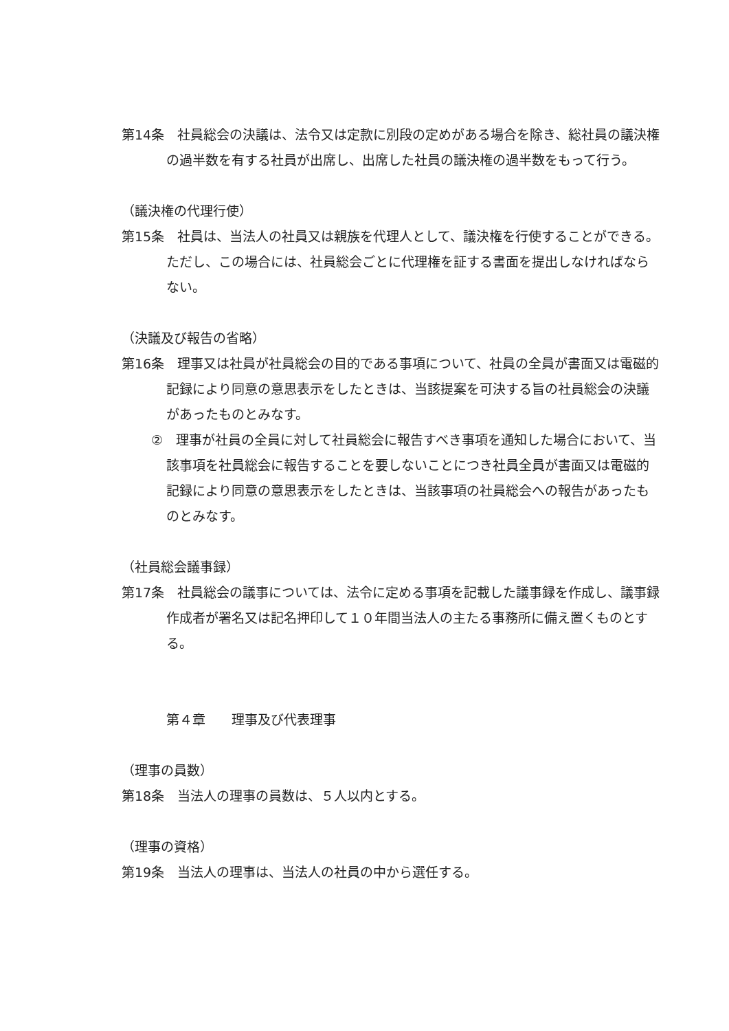第14条　社員総会の決議は、法令又は定款に別段の定めがある場合を除き、総社員の議決権の過半数を有する社員が出席し、出席した社員の議決権の過半数をもって行う。
（議決権の代理行使）
第15条　社員は、当法人の社員又は親族を代理人として、議決権を行使することができる。ただし、この場合には、社員総会ごとに代理権を証する書面を提出しなければならない。
（決議及び報告の省略）
第16条　理事又は社員が社員総会の目的である事項について、社員の全員が書面又は電磁的記録により同意の意思表示をしたときは、当該提案を可決する旨の社員総会の決議があったものとみなす。
②　理事が社員の全員に対して社員総会に報告すべき事項を通知した場合において、当該事項を社員総会に報告することを要しないことにつき社員全員が書面又は電磁的記録により同意の意思表示をしたときは、当該事項の社員総会への報告があったものとみなす。
（社員総会議事録）
第17条　社員総会の議事については、法令に定める事項を記載した議事録を作成し、議事録作成者が署名又は記名押印して１０年間当法人の主たる事務所に備え置くものとする。
第４章　　理事及び代表理事
（理事の員数）
第18条　当法人の理事の員数は、５人以内とする。
（理事の資格）
第19条　当法人の理事は、当法人の社員の中から選任する。